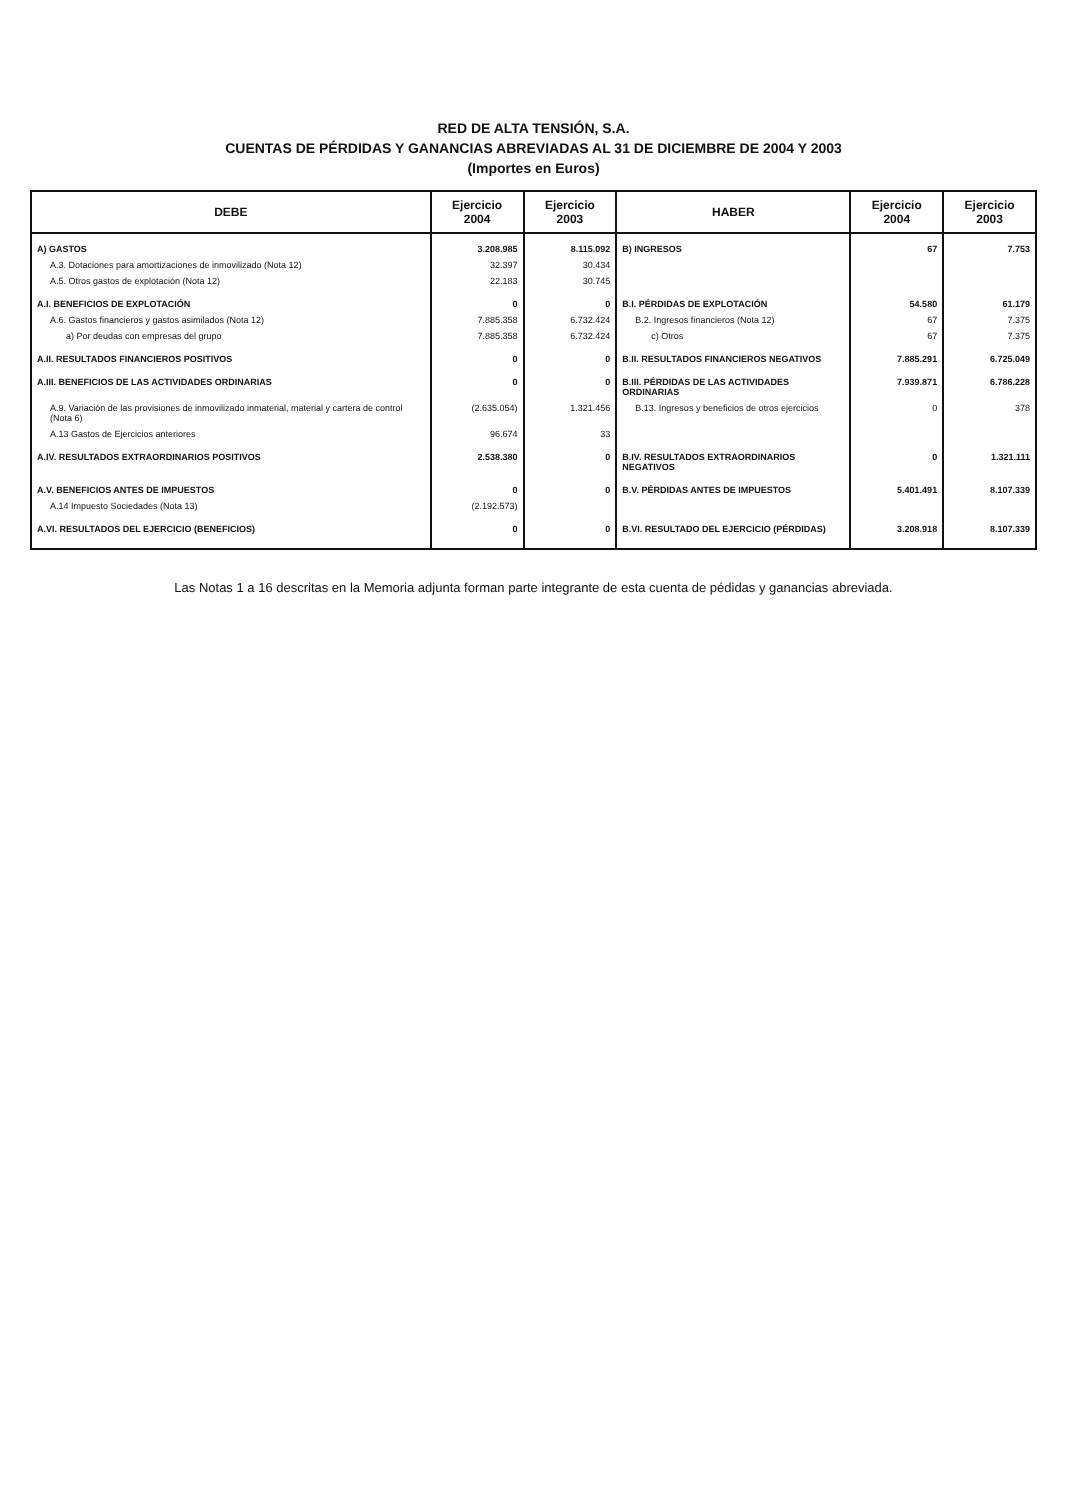RED DE ALTA TENSIÓN, S.A.
CUENTAS DE PÉRDIDAS Y GANANCIAS ABREVIADAS AL 31 DE DICIEMBRE DE 2004 Y 2003
(Importes en Euros)
| DEBE | Ejercicio 2004 | Ejercicio 2003 | HABER | Ejercicio 2004 | Ejercicio 2003 |
| --- | --- | --- | --- | --- | --- |
| A) GASTOS | 3.208.985 | 8.115.092 | B) INGRESOS | 67 | 7.753 |
| A.3. Dotaciones para amortizaciones de inmovilizado (Nota 12) | 32.397 | 30.434 | | | |
| A.5. Otros gastos de explotación (Nota 12) | 22.183 | 30.745 | | | |
| A.I. BENEFICIOS DE EXPLOTACIÓN | 0 | 0 | B.I. PÉRDIDAS DE EXPLOTACIÓN | 54.580 | 61.179 |
| A.6. Gastos financieros y gastos asimilados (Nota 12) | 7.885.358 | 6.732.424 | B.2. Ingresos financieros (Nota 12) | 67 | 7.375 |
| a) Por deudas con empresas del grupo | 7.885.358 | 6.732.424 | c) Otros | 67 | 7.375 |
| A.II. RESULTADOS FINANCIEROS POSITIVOS | 0 | 0 | B.II. RESULTADOS FINANCIEROS NEGATIVOS | 7.885.291 | 6.725.049 |
| A.III. BENEFICIOS DE LAS ACTIVIDADES ORDINARIAS | 0 | 0 | B.III. PÉRDIDAS DE LAS ACTIVIDADES ORDINARIAS | 7.939.871 | 6.786.228 |
| A.9. Variación de las provisiones de inmovilizado inmaterial, material y cartera de control (Nota 6) | (2.635.054) | 1.321.456 | B.13. Ingresos y beneficios de otros ejercicios | 0 | 378 |
| A.13 Gastos de Ejercicios anteriores | 96.674 | 33 | | | |
| A.IV. RESULTADOS EXTRAORDINARIOS POSITIVOS | 2.538.380 | 0 | B.IV. RESULTADOS EXTRAORDINARIOS NEGATIVOS | 0 | 1.321.111 |
| A.V. BENEFICIOS ANTES DE IMPUESTOS | 0 | 0 | B.V. PÉRDIDAS ANTES DE IMPUESTOS | 5.401.491 | 8.107.339 |
| A.14 Impuesto Sociedades (Nota 13) | (2.192.573) | | | | |
| A.VI. RESULTADOS DEL EJERCICIO (BENEFICIOS) | 0 | 0 | B.VI. RESULTADO DEL EJERCICIO (PÉRDIDAS) | 3.208.918 | 8.107.339 |
Las Notas 1 a 16 descritas en la Memoria adjunta forman parte integrante de esta cuenta de pédidas y ganancias abreviada.